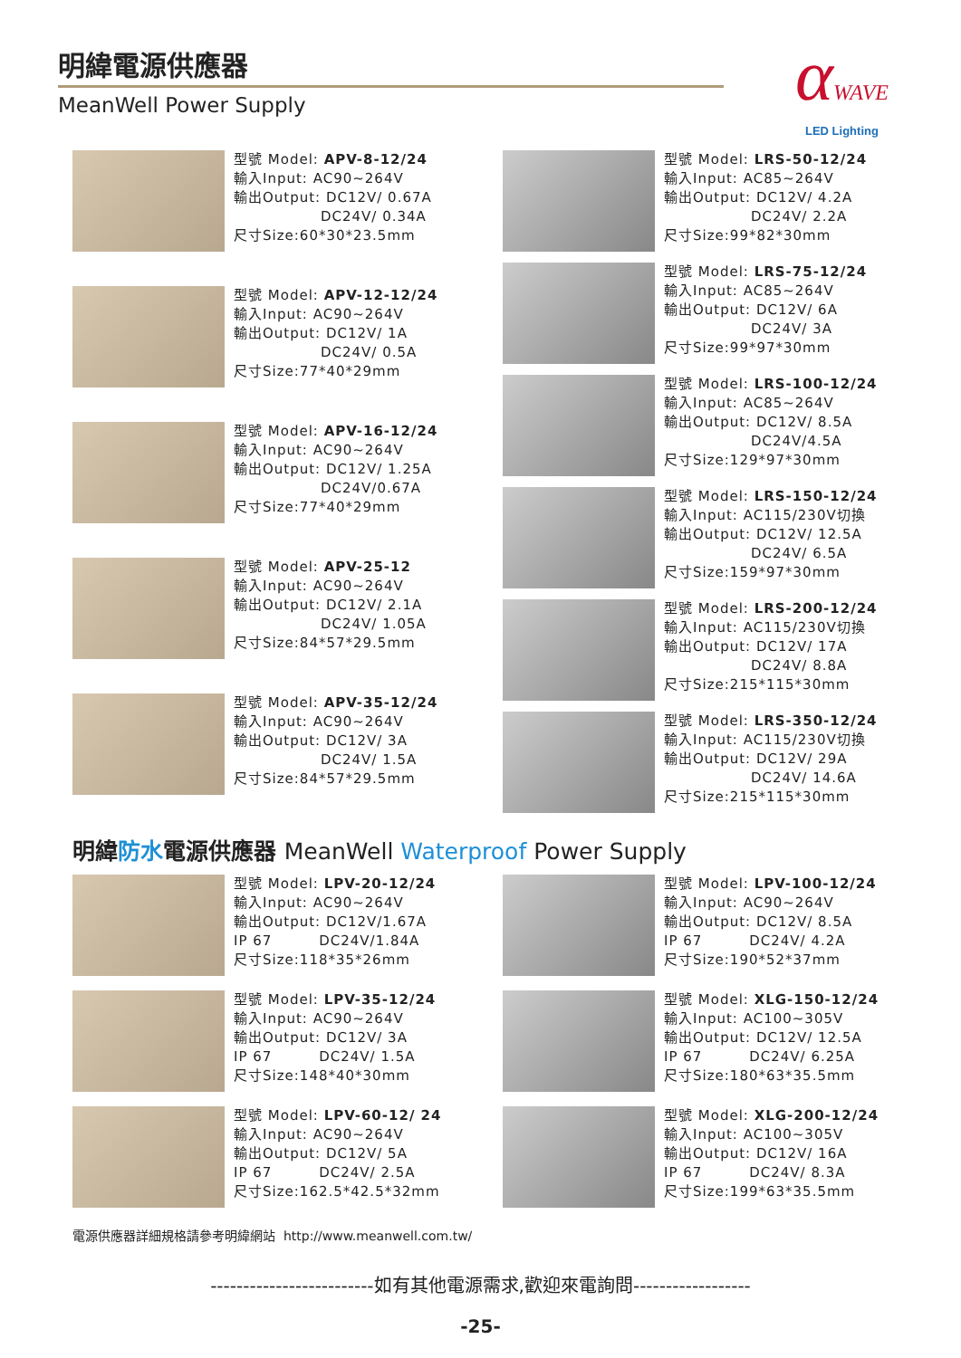明緯電源供應器
MeanWell Power Supply
αWAVE
LED Lighting
型號 Model: APV-8-12/24
輸入Input: AC90~264V
輸出Output: DC12V/ 0.67A
DC24V/ 0.34A
尺寸Size:60*30*23.5mm
型號 Model: APV-12-12/24
輸入Input: AC90~264V
輸出Output: DC12V/ 1A
DC24V/ 0.5A
尺寸Size:77*40*29mm
型號 Model: APV-16-12/24
輸入Input: AC90~264V
輸出Output: DC12V/ 1.25A
DC24V/0.67A
尺寸Size:77*40*29mm
型號 Model: APV-25-12
輸入Input: AC90~264V
輸出Output: DC12V/ 2.1A
DC24V/ 1.05A
尺寸Size:84*57*29.5mm
型號 Model: APV-35-12/24
輸入Input: AC90~264V
輸出Output: DC12V/ 3A
DC24V/ 1.5A
尺寸Size:84*57*29.5mm
型號 Model: LRS-50-12/24
輸入Input: AC85~264V
輸出Output: DC12V/ 4.2A
DC24V/ 2.2A
尺寸Size:99*82*30mm
型號 Model: LRS-75-12/24
輸入Input: AC85~264V
輸出Output: DC12V/ 6A
DC24V/ 3A
尺寸Size:99*97*30mm
型號 Model: LRS-100-12/24
輸入Input: AC85~264V
輸出Output: DC12V/ 8.5A
DC24V/4.5A
尺寸Size:129*97*30mm
型號 Model: LRS-150-12/24
輸入Input: AC115/230V切換
輸出Output: DC12V/ 12.5A
DC24V/ 6.5A
尺寸Size:159*97*30mm
型號 Model: LRS-200-12/24
輸入Input: AC115/230V切換
輸出Output: DC12V/ 17A
DC24V/ 8.8A
尺寸Size:215*115*30mm
型號 Model: LRS-350-12/24
輸入Input: AC115/230V切換
輸出Output: DC12V/ 29A
DC24V/ 14.6A
尺寸Size:215*115*30mm
明緯防水電源供應器 MeanWell Waterproof Power Supply
型號 Model: LPV-20-12/24
輸入Input: AC90~264V
輸出Output: DC12V/1.67A
IP 67 DC24V/1.84A
尺寸Size:118*35*26mm
型號 Model: LPV-35-12/24
輸入Input: AC90~264V
輸出Output: DC12V/ 3A
IP 67 DC24V/ 1.5A
尺寸Size:148*40*30mm
型號 Model: LPV-60-12/ 24
輸入Input: AC90~264V
輸出Output: DC12V/ 5A
IP 67 DC24V/ 2.5A
尺寸Size:162.5*42.5*32mm
型號 Model: LPV-100-12/24
輸入Input: AC90~264V
輸出Output: DC12V/ 8.5A
IP 67 DC24V/ 4.2A
尺寸Size:190*52*37mm
型號 Model: XLG-150-12/24
輸入Input: AC100~305V
輸出Output: DC12V/ 12.5A
IP 67 DC24V/ 6.25A
尺寸Size:180*63*35.5mm
型號 Model: XLG-200-12/24
輸入Input: AC100~305V
輸出Output: DC12V/ 16A
IP 67 DC24V/ 8.3A
尺寸Size:199*63*35.5mm
電源供應器詳細規格請參考明緯網站 http://www.meanwell.com.tw/
-------------------------如有其他電源需求,歡迎來電詢問------------------
-25-